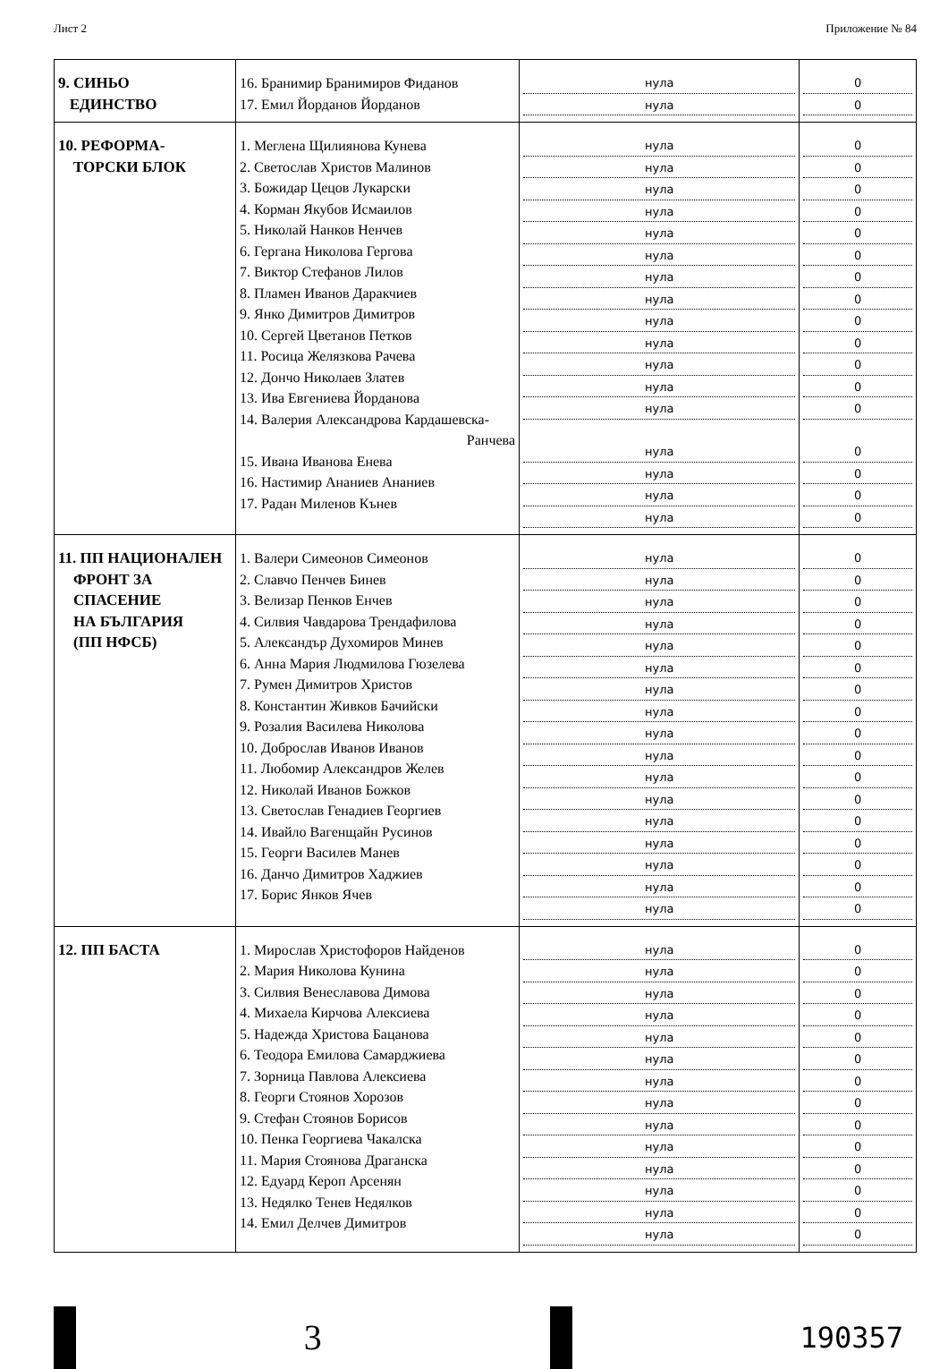Лист 2 Приложение № 84
| 9. СИНЬО ЕДИНСТВО | 16. Бранимир Бранимиров Фиданов 17. Емил Йорданов Йорданов | нула нула | 0 0 |
| 10. РЕФОРМА- ТОРСКИ БЛОК | 1. Меглена Щилиянова Кунева 2. Светослав Христов Малинов 3. Божидар Цецов Лукарски 4. Корман Якубов Исмаилов 5. Николай Нанков Ненчев 6. Гергана Николова Гергова 7. Виктор Стефанов Лилов 8. Пламен Иванов Даракчиев 9. Янко Димитров Димитров 10. Сергей Цветанов Петков 11. Росица Желязкова Рачева 12. Дончо Николаев Златев 13. Ива Евгениева Йорданова 14. Валерия Александрова Кардашевска- Ранчева 15. Ивана Иванова Енева 16. Настимир Ананиев Ананиев 17. Радан Миленов Кънев | нула нула нула нула нула нула нула нула нула нула нула нула нула нула нула нула нула | 0 0 0 0 0 0 0 0 0 0 0 0 0 0 0 0 0 |
| 11. ПП НАЦИОНАЛЕН ФРОНТ ЗА СПАСЕНИЕ НА БЪЛГАРИЯ (ПП НФСБ) | 1. Валери Симеонов Симеонов 2. Славчо Пенчев Бинев 3. Велизар Пенков Енчев 4. Силвия Чавдарова Трендафилова 5. Александър Духомиров Минев 6. Анна Мария Людмилова Гюзелева 7. Румен Димитров Христов 8. Константин Живков Бачийски 9. Розалия Василева Николова 10. Доброслав Иванов Иванов 11. Любомир Александров Желев 12. Николай Иванов Божков 13. Светослав Генадиев Георгиев 14. Ивайло Вагенщайн Русинов 15. Георги Василев Манев 16. Данчо Димитров Хаджиев 17. Борис Янков Ячев | нула нула нула нула нула нула нула нула нула нула нула нула нула нула нула нула нула | 0 0 0 0 0 0 0 0 0 0 0 0 0 0 0 0 0 |
| 12. ПП БАСТА | 1. Мирослав Христофоров Найденов 2. Мария Николова Кунина 3. Силвия Венеславова Димова 4. Михаела Кирчова Алексиева 5. Надежда Христова Бацанова 6. Теодора Емилова Самарджиева 7. Зорница Павлова Алексиева 8. Георги Стоянов Хорозов 9. Стефан Стоянов Борисов 10. Пенка Георгиева Чакалска 11. Мария Стоянова Драганска 12. Едуард Кероп Арсенян 13. Недялко Тенев Недялков 14. Емил Делчев Димитров | нула нула нула нула нула нула нула нула нула нула нула нула нула нула | 0 0 0 0 0 0 0 0 0 0 0 0 0 0 |
3
190357